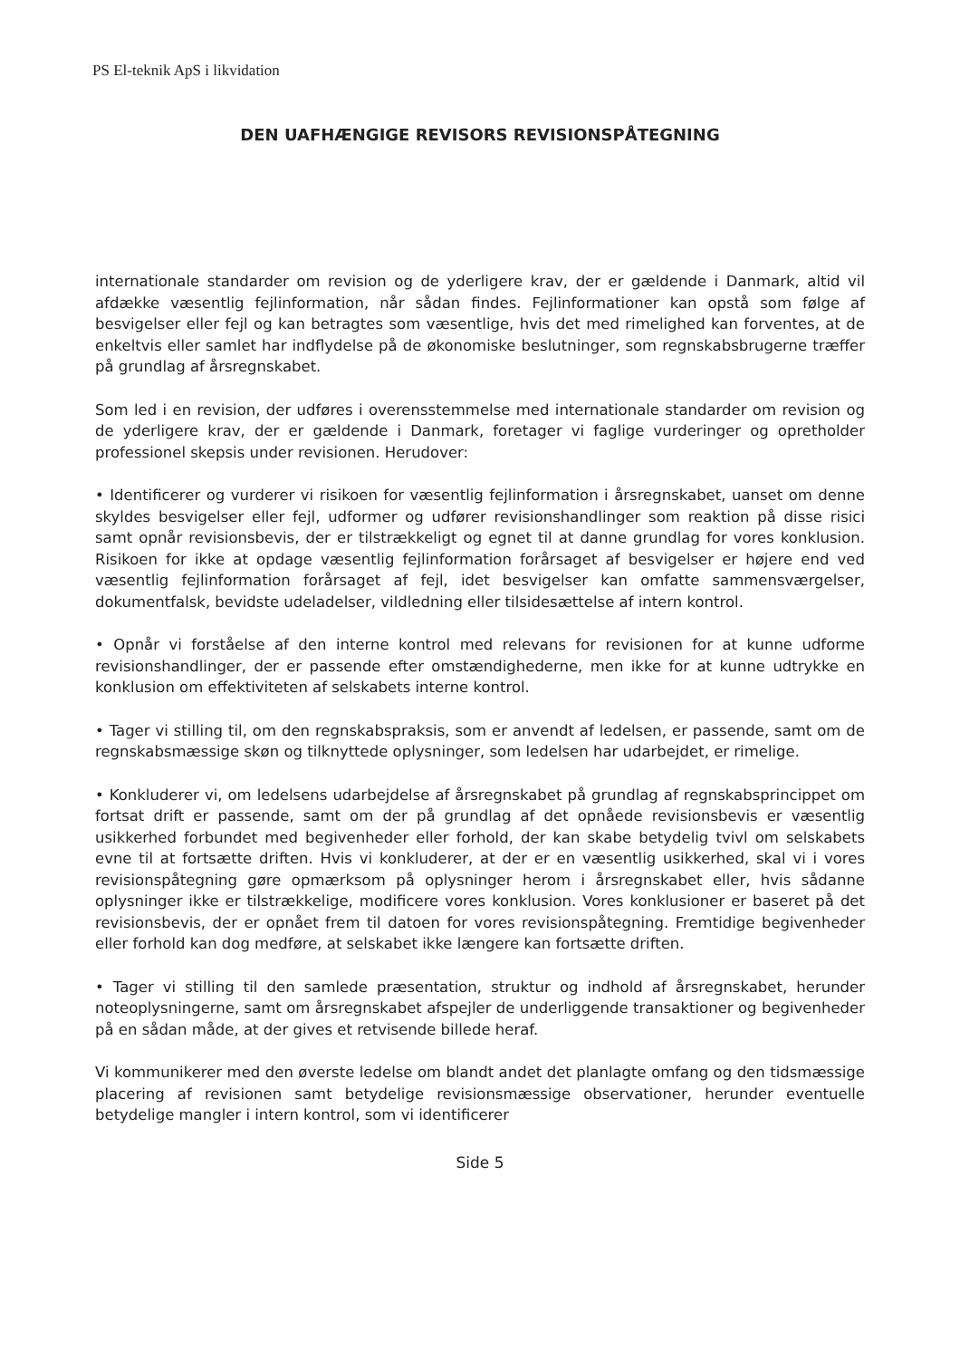PS El-teknik ApS i likvidation
DEN UAFHÆNGIGE REVISORS REVISIONSPÅTEGNING
internationale standarder om revision og de yderligere krav, der er gældende i Danmark, altid vil afdække væsentlig fejlinformation, når sådan findes. Fejlinformationer kan opstå som følge af besvigelser eller fejl og kan betragtes som væsentlige, hvis det med rimelighed kan forventes, at de enkeltvis eller samlet har indflydelse på de økonomiske beslutninger, som regnskabsbrugerne træffer på grundlag af årsregnskabet.
Som led i en revision, der udføres i overensstemmelse med internationale standarder om revision og de yderligere krav, der er gældende i Danmark, foretager vi faglige vurderinger og opretholder professionel skepsis under revisionen. Herudover:
• Identificerer og vurderer vi risikoen for væsentlig fejlinformation i årsregnskabet, uanset om denne skyldes besvigelser eller fejl, udformer og udfører revisionshandlinger som reaktion på disse risici samt opnår revisionsbevis, der er tilstrækkeligt og egnet til at danne grundlag for vores konklusion. Risikoen for ikke at opdage væsentlig fejlinformation forårsaget af besvigelser er højere end ved væsentlig fejlinformation forårsaget af fejl, idet besvigelser kan omfatte sammensværgelser, dokumentfalsk, bevidste udeladelser, vildledning eller tilsidesættelse af intern kontrol.
• Opnår vi forståelse af den interne kontrol med relevans for revisionen for at kunne udforme revisionshandlinger, der er passende efter omstændighederne, men ikke for at kunne udtrykke en konklusion om effektiviteten af selskabets interne kontrol.
• Tager vi stilling til, om den regnskabspraksis, som er anvendt af ledelsen, er passende, samt om de regnskabsmæssige skøn og tilknyttede oplysninger, som ledelsen har udarbejdet, er rimelige.
• Konkluderer vi, om ledelsens udarbejdelse af årsregnskabet på grundlag af regnskabsprincippet om fortsat drift er passende, samt om der på grundlag af det opnåede revisionsbevis er væsentlig usikkerhed forbundet med begivenheder eller forhold, der kan skabe betydelig tvivl om selskabets evne til at fortsætte driften. Hvis vi konkluderer, at der er en væsentlig usikkerhed, skal vi i vores revisionspåtegning gøre opmærksom på oplysninger herom i årsregnskabet eller, hvis sådanne oplysninger ikke er tilstrækkelige, modificere vores konklusion. Vores konklusioner er baseret på det revisionsbevis, der er opnået frem til datoen for vores revisionspåtegning. Fremtidige begivenheder eller forhold kan dog medføre, at selskabet ikke længere kan fortsætte driften.
• Tager vi stilling til den samlede præsentation, struktur og indhold af årsregnskabet, herunder noteoplysningerne, samt om årsregnskabet afspejler de underliggende transaktioner og begivenheder på en sådan måde, at der gives et retvisende billede heraf.
Vi kommunikerer med den øverste ledelse om blandt andet det planlagte omfang og den tidsmæssige placering af revisionen samt betydelige revisionsmæssige observationer, herunder eventuelle betydelige mangler i intern kontrol, som vi identificerer
Side 5